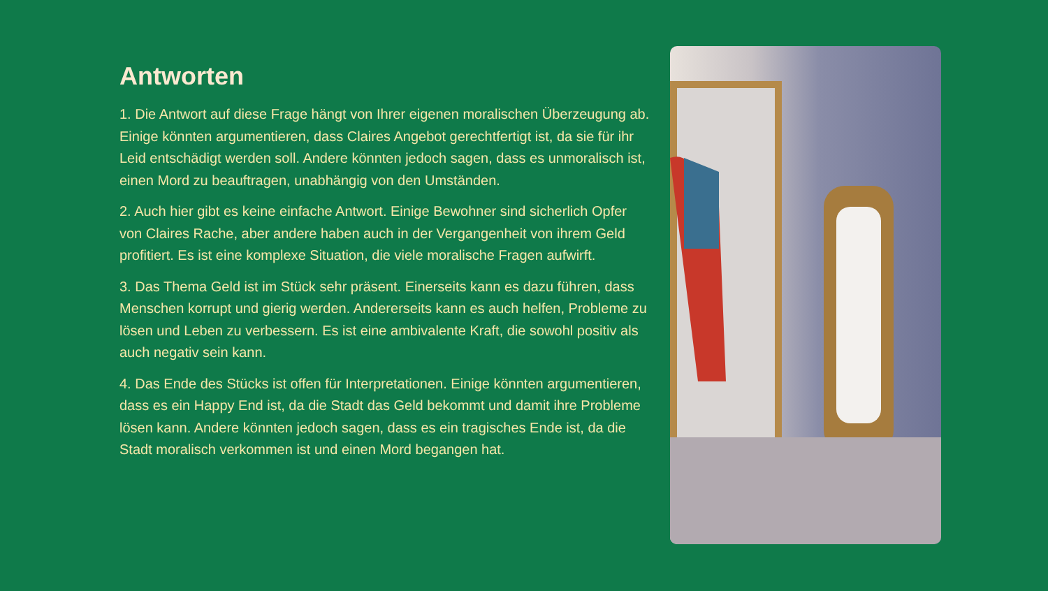Antworten
1. Die Antwort auf diese Frage hängt von Ihrer eigenen moralischen Überzeugung ab. Einige könnten argumentieren, dass Claires Angebot gerechtfertigt ist, da sie für ihr Leid entschädigt werden soll. Andere könnten jedoch sagen, dass es unmoralisch ist, einen Mord zu beauftragen, unabhängig von den Umständen.
2. Auch hier gibt es keine einfache Antwort. Einige Bewohner sind sicherlich Opfer von Claires Rache, aber andere haben auch in der Vergangenheit von ihrem Geld profitiert. Es ist eine komplexe Situation, die viele moralische Fragen aufwirft.
3. Das Thema Geld ist im Stück sehr präsent. Einerseits kann es dazu führen, dass Menschen korrupt und gierig werden. Andererseits kann es auch helfen, Probleme zu lösen und Leben zu verbessern. Es ist eine ambivalente Kraft, die sowohl positiv als auch negativ sein kann.
4. Das Ende des Stücks ist offen für Interpretationen. Einige könnten argumentieren, dass es ein Happy End ist, da die Stadt das Geld bekommt und damit ihre Probleme lösen kann. Andere könnten jedoch sagen, dass es ein tragisches Ende ist, da die Stadt moralisch verkommen ist und einen Mord begangen hat.